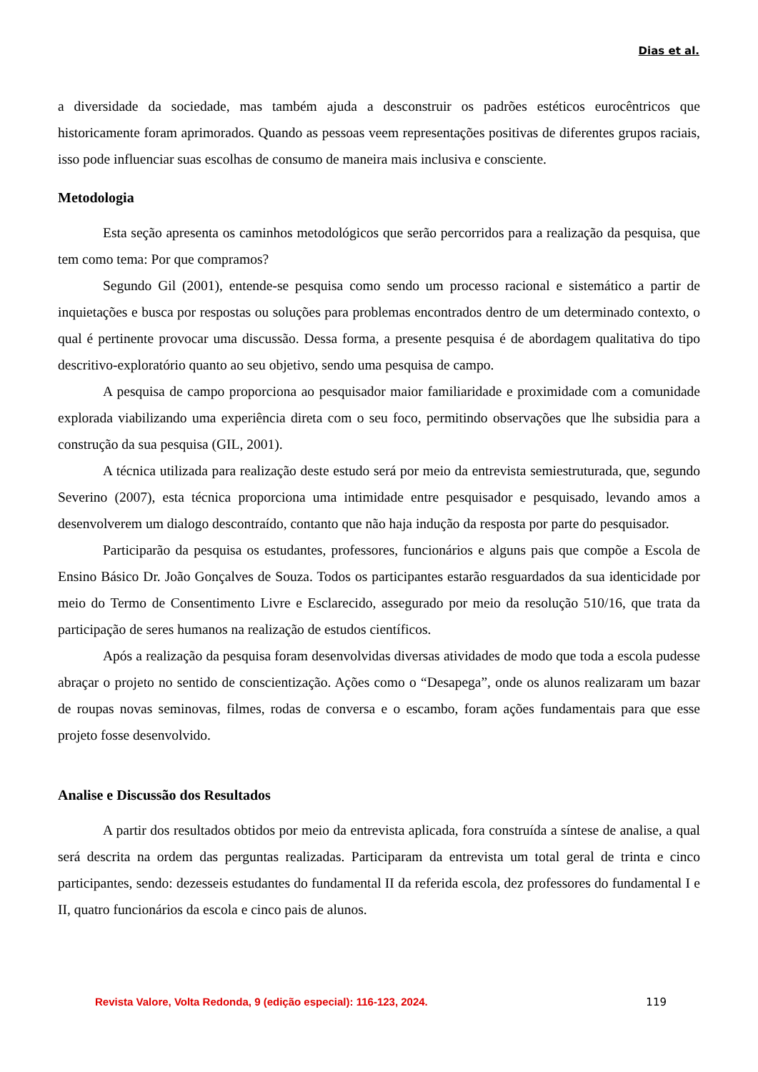Dias et al.
a diversidade da sociedade, mas também ajuda a desconstruir os padrões estéticos eurocêntricos que historicamente foram aprimorados. Quando as pessoas veem representações positivas de diferentes grupos raciais, isso pode influenciar suas escolhas de consumo de maneira mais inclusiva e consciente.
Metodologia
Esta seção apresenta os caminhos metodológicos que serão percorridos para a realização da pesquisa, que tem como tema: Por que compramos?
Segundo Gil (2001), entende-se pesquisa como sendo um processo racional e sistemático a partir de inquietações e busca por respostas ou soluções para problemas encontrados dentro de um determinado contexto, o qual é pertinente provocar uma discussão. Dessa forma, a presente pesquisa é de abordagem qualitativa do tipo descritivo-exploratório quanto ao seu objetivo, sendo uma pesquisa de campo.
A pesquisa de campo proporciona ao pesquisador maior familiaridade e proximidade com a comunidade explorada viabilizando uma experiência direta com o seu foco, permitindo observações que lhe subsidia para a construção da sua pesquisa (GIL, 2001).
A técnica utilizada para realização deste estudo será por meio da entrevista semiestruturada, que, segundo Severino (2007), esta técnica proporciona uma intimidade entre pesquisador e pesquisado, levando amos a desenvolverem um dialogo descontraído, contanto que não haja indução da resposta por parte do pesquisador.
Participarão da pesquisa os estudantes, professores, funcionários e alguns pais que compõe a Escola de Ensino Básico Dr. João Gonçalves de Souza. Todos os participantes estarão resguardados da sua identicidade por meio do Termo de Consentimento Livre e Esclarecido, assegurado por meio da resolução 510/16, que trata da participação de seres humanos na realização de estudos científicos.
Após a realização da pesquisa foram desenvolvidas diversas atividades de modo que toda a escola pudesse abraçar o projeto no sentido de conscientização. Ações como o “Desapega”, onde os alunos realizaram um bazar de roupas novas seminovas, filmes, rodas de conversa e o escambo, foram ações fundamentais para que esse projeto fosse desenvolvido.
Analise e Discussão dos Resultados
A partir dos resultados obtidos por meio da entrevista aplicada, fora construída a síntese de analise, a qual será descrita na ordem das perguntas realizadas. Participaram da entrevista um total geral de trinta e cinco participantes, sendo: dezesseis estudantes do fundamental II da referida escola, dez professores do fundamental I e II, quatro funcionários da escola e cinco pais de alunos.
Revista Valore, Volta Redonda, 9 (edição especial): 116-123, 2024. 119